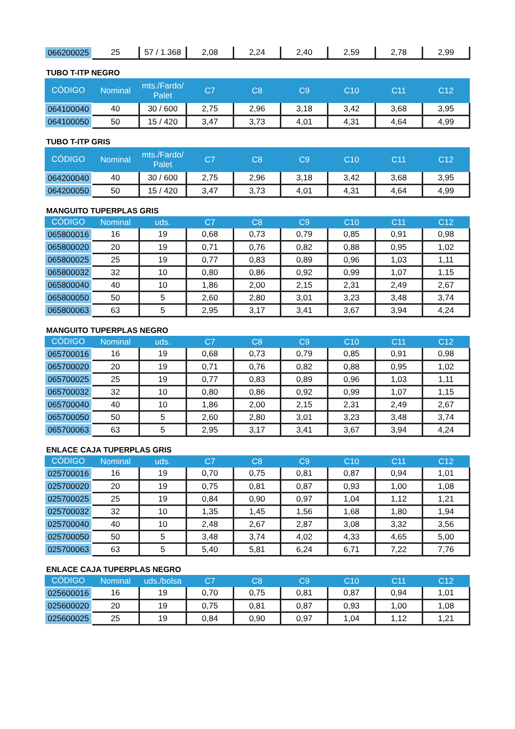| 066200025 | 25 | 57 / 1.368 | 2,08 | 2,24 | 2,40 | 2,59 | 2,78 | 2,99 |
TUBO T-ITP NEGRO
| CÓDIGO | Nominal | mts./Fardo/ Palet | C7 | C8 | C9 | C10 | C11 | C12 |
| --- | --- | --- | --- | --- | --- | --- | --- | --- |
| 064100040 | 40 | 30 / 600 | 2,75 | 2,96 | 3,18 | 3,42 | 3,68 | 3,95 |
| 064100050 | 50 | 15 / 420 | 3,47 | 3,73 | 4,01 | 4,31 | 4,64 | 4,99 |
TUBO T-ITP GRIS
| CÓDIGO | Nominal | mts./Fardo/ Palet | C7 | C8 | C9 | C10 | C11 | C12 |
| --- | --- | --- | --- | --- | --- | --- | --- | --- |
| 064200040 | 40 | 30 / 600 | 2,75 | 2,96 | 3,18 | 3,42 | 3,68 | 3,95 |
| 064200050 | 50 | 15 / 420 | 3,47 | 3,73 | 4,01 | 4,31 | 4,64 | 4,99 |
MANGUITO TUPERPLAS GRIS
| CÓDIGO | Nominal | uds. | C7 | C8 | C9 | C10 | C11 | C12 |
| --- | --- | --- | --- | --- | --- | --- | --- | --- |
| 065800016 | 16 | 19 | 0,68 | 0,73 | 0,79 | 0,85 | 0,91 | 0,98 |
| 065800020 | 20 | 19 | 0,71 | 0,76 | 0,82 | 0,88 | 0,95 | 1,02 |
| 065800025 | 25 | 19 | 0,77 | 0,83 | 0,89 | 0,96 | 1,03 | 1,11 |
| 065800032 | 32 | 10 | 0,80 | 0,86 | 0,92 | 0,99 | 1,07 | 1,15 |
| 065800040 | 40 | 10 | 1,86 | 2,00 | 2,15 | 2,31 | 2,49 | 2,67 |
| 065800050 | 50 | 5 | 2,60 | 2,80 | 3,01 | 3,23 | 3,48 | 3,74 |
| 065800063 | 63 | 5 | 2,95 | 3,17 | 3,41 | 3,67 | 3,94 | 4,24 |
MANGUITO TUPERPLAS NEGRO
| CÓDIGO | Nominal | uds. | C7 | C8 | C9 | C10 | C11 | C12 |
| --- | --- | --- | --- | --- | --- | --- | --- | --- |
| 065700016 | 16 | 19 | 0,68 | 0,73 | 0,79 | 0,85 | 0,91 | 0,98 |
| 065700020 | 20 | 19 | 0,71 | 0,76 | 0,82 | 0,88 | 0,95 | 1,02 |
| 065700025 | 25 | 19 | 0,77 | 0,83 | 0,89 | 0,96 | 1,03 | 1,11 |
| 065700032 | 32 | 10 | 0,80 | 0,86 | 0,92 | 0,99 | 1,07 | 1,15 |
| 065700040 | 40 | 10 | 1,86 | 2,00 | 2,15 | 2,31 | 2,49 | 2,67 |
| 065700050 | 50 | 5 | 2,60 | 2,80 | 3,01 | 3,23 | 3,48 | 3,74 |
| 065700063 | 63 | 5 | 2,95 | 3,17 | 3,41 | 3,67 | 3,94 | 4,24 |
ENLACE CAJA TUPERPLAS GRIS
| CÓDIGO | Nominal | uds. | C7 | C8 | C9 | C10 | C11 | C12 |
| --- | --- | --- | --- | --- | --- | --- | --- | --- |
| 025700016 | 16 | 19 | 0,70 | 0,75 | 0,81 | 0,87 | 0,94 | 1,01 |
| 025700020 | 20 | 19 | 0,75 | 0,81 | 0,87 | 0,93 | 1,00 | 1,08 |
| 025700025 | 25 | 19 | 0,84 | 0,90 | 0,97 | 1,04 | 1,12 | 1,21 |
| 025700032 | 32 | 10 | 1,35 | 1,45 | 1,56 | 1,68 | 1,80 | 1,94 |
| 025700040 | 40 | 10 | 2,48 | 2,67 | 2,87 | 3,08 | 3,32 | 3,56 |
| 025700050 | 50 | 5 | 3,48 | 3,74 | 4,02 | 4,33 | 4,65 | 5,00 |
| 025700063 | 63 | 5 | 5,40 | 5,81 | 6,24 | 6,71 | 7,22 | 7,76 |
ENLACE CAJA TUPERPLAS NEGRO
| CÓDIGO | Nominal | uds./bolsa | C7 | C8 | C9 | C10 | C11 | C12 |
| --- | --- | --- | --- | --- | --- | --- | --- | --- |
| 025600016 | 16 | 19 | 0,70 | 0,75 | 0,81 | 0,87 | 0,94 | 1,01 |
| 025600020 | 20 | 19 | 0,75 | 0,81 | 0,87 | 0,93 | 1,00 | 1,08 |
| 025600025 | 25 | 19 | 0,84 | 0,90 | 0,97 | 1,04 | 1,12 | 1,21 |